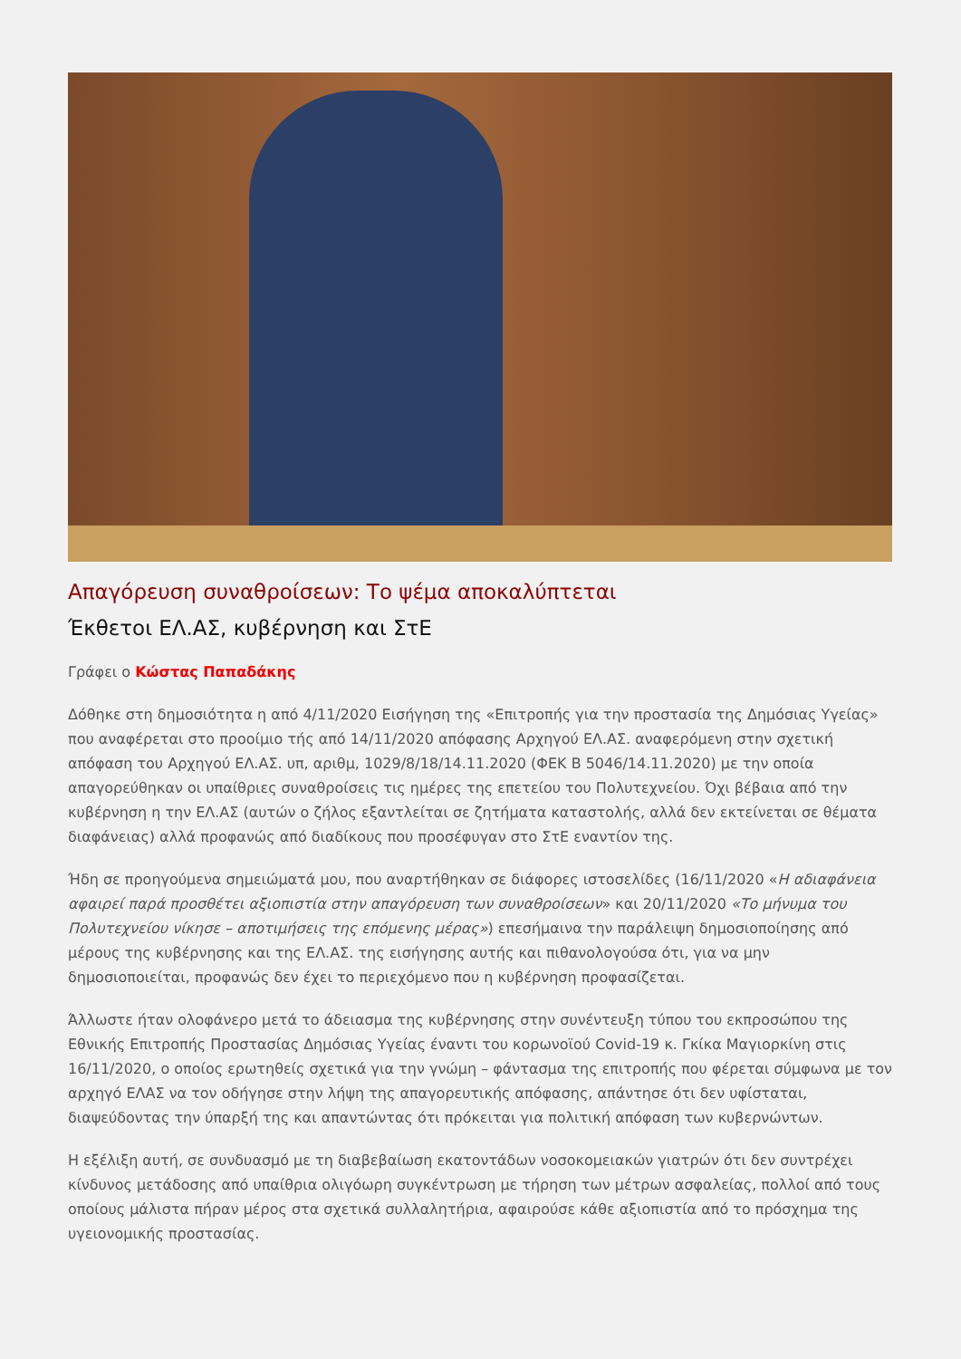Απαγόρευση συναθροίσεων: Το ψέμα αποκαλύπτεται
Έκθετοι ΕΛ.ΑΣ, κυβέρνηση και ΣτΕ
Γράφει ο Κώστας Παπαδάκης
Δόθηκε στη δημοσιότητα η από 4/11/2020 Εισήγηση της «Επιτροπής για την προστασία της Δημόσιας Υγείας» που αναφέρεται στο προοίμιο τής από 14/11/2020 απόφασης Αρχηγού ΕΛ.ΑΣ. αναφερόμενη στην σχετική απόφαση του Αρχηγού ΕΛ.ΑΣ. υπ, αριθμ, 1029/8/18/14.11.2020 (ΦΕΚ Β 5046/14.11.2020) με την οποία απαγορεύθηκαν οι υπαίθριες συναθροίσεις τις ημέρες της επετείου του Πολυτεχνείου. Όχι βέβαια από την κυβέρνηση η την ΕΛ.ΑΣ (αυτών ο ζήλος εξαντλείται σε ζητήματα καταστολής, αλλά δεν εκτείνεται σε θέματα διαφάνειας) αλλά προφανώς από διαδίκους που προσέφυγαν στο ΣτΕ εναντίον της.
Ήδη σε προηγούμενα σημειώματά μου, που αναρτήθηκαν σε διάφορες ιστοσελίδες (16/11/2020 «Η αδιαφάνεια αφαιρεί παρά προσθέτει αξιοπιστία στην απαγόρευση των συναθροίσεων» και 20/11/2020 «Το μήνυμα του Πολυτεχνείου νίκησε – αποτιμήσεις της επόμενης μέρας») επεσήμαινα την παράλειψη δημοσιοποίησης από μέρους της κυβέρνησης και της ΕΛ.ΑΣ. της εισήγησης αυτής και πιθανολογούσα ότι, για να μην δημοσιοποιείται, προφανώς δεν έχει το περιεχόμενο που η κυβέρνηση προφασίζεται.
Άλλωστε ήταν ολοφάνερο μετά το άδειασμα της κυβέρνησης στην συνέντευξη τύπου του εκπροσώπου της Εθνικής Επιτροπής Προστασίας Δημόσιας Υγείας έναντι του κορωνοϊού Covid-19 κ. Γκίκα Μαγιορκίνη στις 16/11/2020, ο οποίος ερωτηθείς σχετικά για την γνώμη – φάντασμα της επιτροπής που φέρεται σύμφωνα με τον αρχηγό ΕΛΑΣ να τον οδήγησε στην λήψη της απαγορευτικής απόφασης, απάντησε ότι δεν υφίσταται, διαψεύδοντας την ύπαρξή της και απαντώντας ότι πρόκειται για πολιτική απόφαση των κυβερνώντων.
Η εξέλιξη αυτή, σε συνδυασμό με τη διαβεβαίωση εκατοντάδων νοσοκομειακών γιατρών ότι δεν συντρέχει κίνδυνος μετάδοσης από υπαίθρια ολιγόωρη συγκέντρωση με τήρηση των μέτρων ασφαλείας, πολλοί από τους οποίους μάλιστα πήραν μέρος στα σχετικά συλλαλητήρια, αφαιρούσε κάθε αξιοπιστία από το πρόσχημα της υγειονομικής προστασίας.